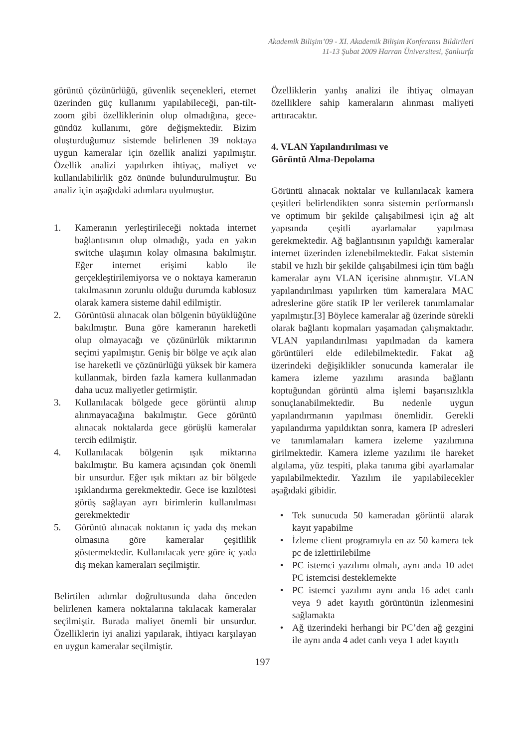Akademik Bilişim’09 - XI. Akademik Bilişim Konferansı Bildirileri
11-13 Şubat 2009 Harran Üniversitesi, Şanlıurfa
görüntü çözünürlüğü, güvenlik seçenekleri, eternet üzerinden güç kullanımı yapılabileceği, pan-tilt-zoom gibi özelliklerinin olup olmadığına, gece-gündüz kullanımı, göre değişmektedir. Bizim oluşturduğumuz sistemde belirlenen 39 noktaya uygun kameralar için özellik analizi yapılmıştır. Özellik analizi yapılırken ihtiyaç, maliyet ve kullanılabilirlik göz önünde bulundurulmuştur. Bu analiz için aşağıdaki adımlara uyulmuştur.
1. Kameranın yerleştirileceği noktada internet bağlantısının olup olmadığı, yada en yakın switche ulaşımın kolay olmasına bakılmıştır. Eğer internet erişimi kablo ile gerçekleştirilemiyorsa ve o noktaya kameranın takılmasının zorunlu olduğu durumda kablosuz olarak kamera sisteme dahil edilmiştir.
2. Görüntüsü alınacak olan bölgenin büyüklüğüne bakılmıştır. Buna göre kameranın hareketli olup olmayacağı ve çözünürlük miktarının seçimi yapılmıştır. Geniş bir bölge ve açık alan ise hareketli ve çözünürlüğü yüksek bir kamera kullanmak, birden fazla kamera kullanmadan daha ucuz maliyetler getirmiştir.
3. Kullanılacak bölgede gece görüntü alınıp alınmayacağına bakılmıştır. Gece görüntü alınacak noktalarda gece görüşlü kameralar tercih edilmiştir.
4. Kullanılacak bölgenin ışık miktarına bakılmıştır. Bu kamera açısından çok önemli bir unsurdur. Eğer ışık miktarı az bir bölgede ışıklandırma gerekmektedir. Gece ise kızılötesi görüş sağlayan ayrı birimlerin kullanılması gerekmektedir
5. Görüntü alınacak noktanın iç yada dış mekan olmasına göre kameralar çeşitlilik göstermektedir. Kullanılacak yere göre iç yada dış mekan kameraları seçilmiştir.
Belirtilen adımlar doğrultusunda daha önceden belirlenen kamera noktalarına takılacak kameralar seçilmiştir. Burada maliyet önemli bir unsurdur. Özelliklerin iyi analizi yapılarak, ihtiyacı karşılayan en uygun kameralar seçilmiştir.
Özelliklerin yanlış analizi ile ihtiyaç olmayan özelliklere sahip kameraların alınması maliyeti arttıracaktır.
4. VLAN Yapılandırılması ve
Görüntü Alma-Depolama
Görüntü alınacak noktalar ve kullanılacak kamera çeşitleri belirlendikten sonra sistemin performanslı ve optimum bir şekilde çalışabilmesi için ağ alt yapısında çeşitli ayarlamalar yapılması gerekmektedir. Ağ bağlantısının yapıldığı kameralar internet üzerinden izlenebilmektedir. Fakat sistemin stabil ve hızlı bir şekilde çalışabilmesi için tüm bağlı kameralar aynı VLAN içerisine alınmıştır. VLAN yapılandırılması yapılırken tüm kameralara MAC adreslerine göre statik IP ler verilerek tanımlamalar yapılmıştır.[3] Böylece kameralar ağ üzerinde sürekli olarak bağlantı kopmaları yaşamadan çalışmaktadır. VLAN yapılandırılması yapılmadan da kamera görüntüleri elde edilebilmektedir. Fakat ağ üzerindeki değişiklikler sonucunda kameralar ile kamera izleme yazılımı arasında bağlantı koptuğundan görüntü alma işlemi başarısızlıkla sonuçlanabilmektedir. Bu nedenle uygun yapılandırmanın yapılması önemlidir. Gerekli yapılandırma yapıldıktan sonra, kamera IP adresleri ve tanımlamaları kamera izeleme yazılımına girilmektedir. Kamera izleme yazılımı ile hareket algılama, yüz tespiti, plaka tanıma gibi ayarlamalar yapılabilmektedir. Yazılım ile yapılabilecekler aşağıdaki gibidir.
• Tek sunucuda 50 kameradan görüntü alarak kayıt yapabilme
• İzleme client programıyla en az 50 kamera tek pc de izlettirilebilme
• PC istemci yazılımı olmalı, aynı anda 10 adet PC istemcisi desteklemekte
• PC istemci yazılımı aynı anda 16 adet canlı veya 9 adet kayıtlı görüntünün izlenmesini sağlamakta
• Ağ üzerindeki herhangi bir PC’den ağ gezgini ile aynı anda 4 adet canlı veya 1 adet kayıtlı
197